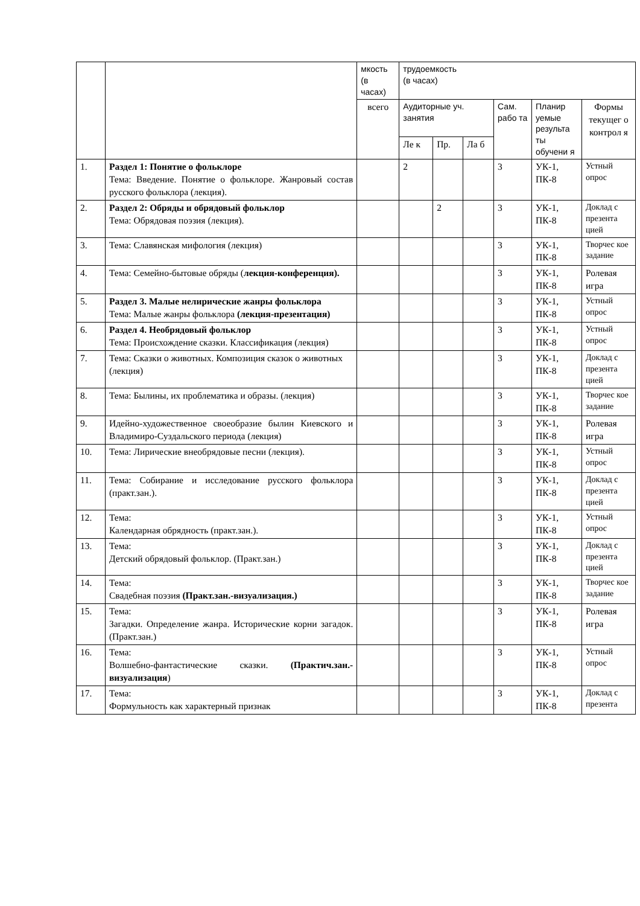| | | мкость (в часах) | трудоемкость (в часах) | | | | | |
| --- | --- | --- | --- | --- | --- | --- | --- | --- |
| | | всего | Аудиторные уч. занятия | | | Сам. рабо та | Планир уемые результа ты обучени я | Формы текущег о контрол я |
| | | | Ле к | Пр. | Ла б | | | |
| 1. | Раздел 1: Понятие о фольклоре Тема: Введение. Понятие о фольклоре. Жанровый состав русского фольклора (лекция). | | 2 | | | 3 | УК-1, ПК-8 | Устный опрос |
| 2. | Раздел 2: Обряды и обрядовый фольклор Тема: Обрядовая поэзия (лекция). | | | 2 | | 3 | УК-1, ПК-8 | Доклад с презента цией |
| 3. | Тема: Славянская мифология (лекция) | | | | | 3 | УК-1, ПК-8 | Творчес кое задание |
| 4. | Тема: Семейно-бытовые обряды ( лекция-конференция). | | | | | 3 | УК-1, ПК-8 | Ролевая игра |
| 5. | Раздел 3. Малые нелирические жанры фольклора Тема: Малые жанры фольклора (лекция-презентация) | | | | | 3 | УК-1, ПК-8 | Устный опрос |
| 6. | Раздел 4. Необрядовый фольклор Тема: Происхождение сказки. Классификация (лекция) | | | | | 3 | УК-1, ПК-8 | Устный опрос |
| 7. | Тема: Сказки о животных. Композиция сказок о животных (лекция) | | | | | 3 | УК-1, ПК-8 | Доклад с презента цией |
| 8. | Тема: Былины, их проблематика и образы. (лекция) | | | | | 3 | УК-1, ПК-8 | Творчес кое задание |
| 9. | Идейно-художественное своеобразие былин Киевского и Владимиро-Суздальского периода (лекция) | | | | | 3 | УК-1, ПК-8 | Ролевая игра |
| 10. | Тема: Лирические внеобрядовые песни (лекция). | | | | | 3 | УК-1, ПК-8 | Устный опрос |
| 11. | Тема: Собирание и исследование русского фольклора (практ.зан.). | | | | | 3 | УК-1, ПК-8 | Доклад с презента цией |
| 12. | Тема: Календарная обрядность (практ.зан.). | | | | | 3 | УК-1, ПК-8 | Устный опрос |
| 13. | Тема: Детский обрядовый фольклор. (Практ.зан.) | | | | | 3 | УК-1, ПК-8 | Доклад с презента цией |
| 14. | Тема: Свадебная поэзия (Практ.зан.-визуализация.) | | | | | 3 | УК-1, ПК-8 | Творчес кое задание |
| 15. | Тема: Загадки. Определение жанра. Исторические корни загадок. (Практ.зан.) | | | | | 3 | УК-1, ПК-8 | Ролевая игра |
| 16. | Тема: Волшебно-фантастические сказки. (Практич.зан.-визуализация ) | | | | | 3 | УК-1, ПК-8 | Устный опрос |
| 17. | Тема: Формульность как характерный признак | | | | | 3 | УК-1, ПК-8 | Доклад с презента |